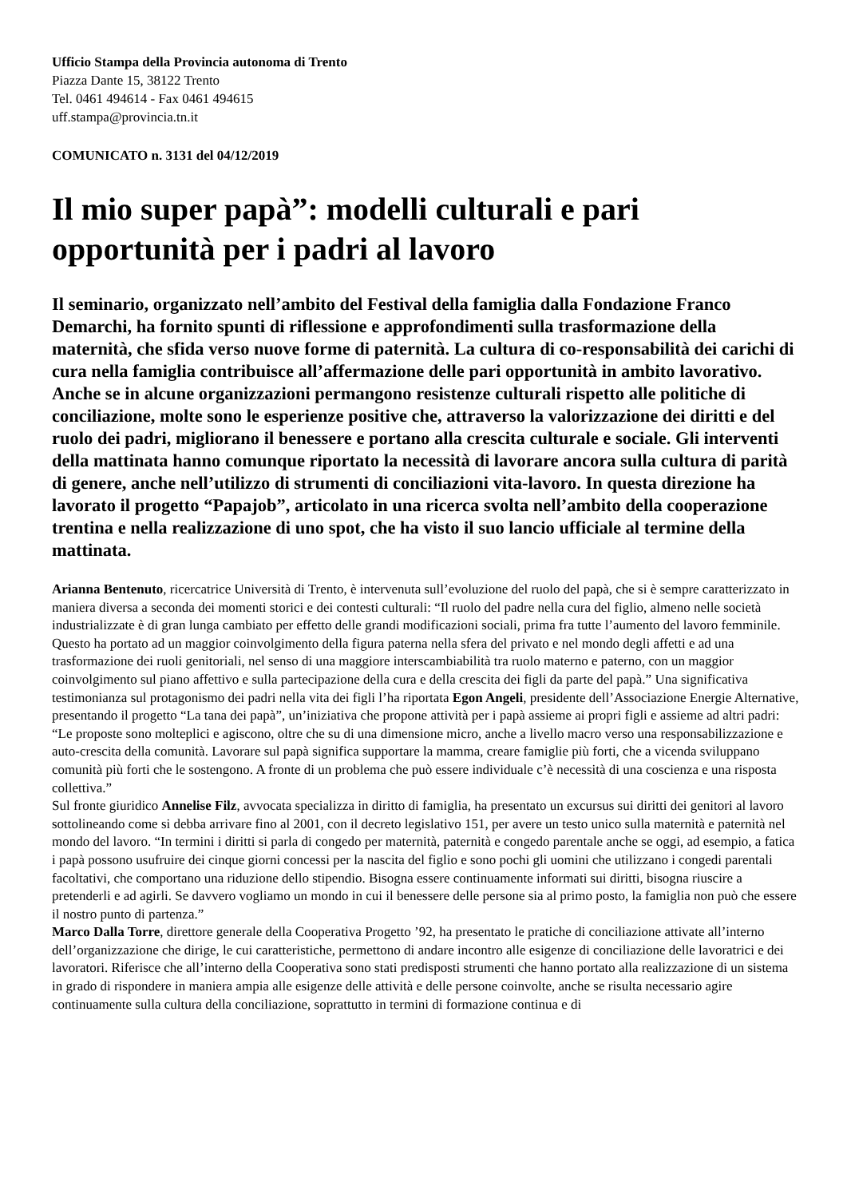Ufficio Stampa della Provincia autonoma di Trento
Piazza Dante 15, 38122 Trento
Tel. 0461 494614 - Fax 0461 494615
uff.stampa@provincia.tn.it
COMUNICATO n. 3131 del 04/12/2019
Il mio super papà”: modelli culturali e pari opportunità per i padri al lavoro
Il seminario, organizzato nell’ambito del Festival della famiglia dalla Fondazione Franco Demarchi, ha fornito spunti di riflessione e approfondimenti sulla trasformazione della maternità, che sfida verso nuove forme di paternità. La cultura di co-responsabilità dei carichi di cura nella famiglia contribuisce all’affermazione delle pari opportunità in ambito lavorativo. Anche se in alcune organizzazioni permangono resistenze culturali rispetto alle politiche di conciliazione, molte sono le esperienze positive che, attraverso la valorizzazione dei diritti e del ruolo dei padri, migliorano il benessere e portano alla crescita culturale e sociale. Gli interventi della mattinata hanno comunque riportato la necessità di lavorare ancora sulla cultura di parità di genere, anche nell’utilizzo di strumenti di conciliazioni vita-lavoro. In questa direzione ha lavorato il progetto “Papajob”, articolato in una ricerca svolta nell’ambito della cooperazione trentina e nella realizzazione di uno spot, che ha visto il suo lancio ufficiale al termine della mattinata.
Arianna Bentenuto, ricercatrice Università di Trento, è intervenuta sull’evoluzione del ruolo del papà, che si è sempre caratterizzato in maniera diversa a seconda dei momenti storici e dei contesti culturali: “Il ruolo del padre nella cura del figlio, almeno nelle società industrializzate è di gran lunga cambiato per effetto delle grandi modificazioni sociali, prima fra tutte l’aumento del lavoro femminile. Questo ha portato ad un maggior coinvolgimento della figura paterna nella sfera del privato e nel mondo degli affetti e ad una trasformazione dei ruoli genitoriali, nel senso di una maggiore interscambiabilità tra ruolo materno e paterno, con un maggior coinvolgimento sul piano affettivo e sulla partecipazione della cura e della crescita dei figli da parte del papà.” Una significativa testimonianza sul protagonismo dei padri nella vita dei figli l’ha riportata Egon Angeli, presidente dell’Associazione Energie Alternative, presentando il progetto “La tana dei papà”, un’iniziativa che propone attività per i papà assieme ai propri figli e assieme ad altri padri: “Le proposte sono molteplici e agiscono, oltre che su di una dimensione micro, anche a livello macro verso una responsabilizzazione e auto-crescita della comunità. Lavorare sul papà significa supportare la mamma, creare famiglie più forti, che a vicenda sviluppano comunità più forti che le sostengono. A fronte di un problema che può essere individuale c’è necessità di una coscienza e una risposta collettiva.”
Sul fronte giuridico Annelise Filz, avvocata specializza in diritto di famiglia, ha presentato un excursus sui diritti dei genitori al lavoro sottolineando come si debba arrivare fino al 2001, con il decreto legislativo 151, per avere un testo unico sulla maternità e paternità nel mondo del lavoro. “In termini i diritti si parla di congedo per maternità, paternità e congedo parentale anche se oggi, ad esempio, a fatica i papà possono usufruire dei cinque giorni concessi per la nascita del figlio e sono pochi gli uomini che utilizzano i congedi parentali facoltativi, che comportano una riduzione dello stipendio. Bisogna essere continuamente informati sui diritti, bisogna riuscire a pretenderli e ad agirli. Se davvero vogliamo un mondo in cui il benessere delle persone sia al primo posto, la famiglia non può che essere il nostro punto di partenza.”
Marco Dalla Torre, direttore generale della Cooperativa Progetto ’92, ha presentato le pratiche di conciliazione attivate all’interno dell’organizzazione che dirige, le cui caratteristiche, permettono di andare incontro alle esigenze di conciliazione delle lavoratrici e dei lavoratori. Riferisce che all’interno della Cooperativa sono stati predisposti strumenti che hanno portato alla realizzazione di un sistema in grado di rispondere in maniera ampia alle esigenze delle attività e delle persone coinvolte, anche se risulta necessario agire continuamente sulla cultura della conciliazione, soprattutto in termini di formazione continua e di